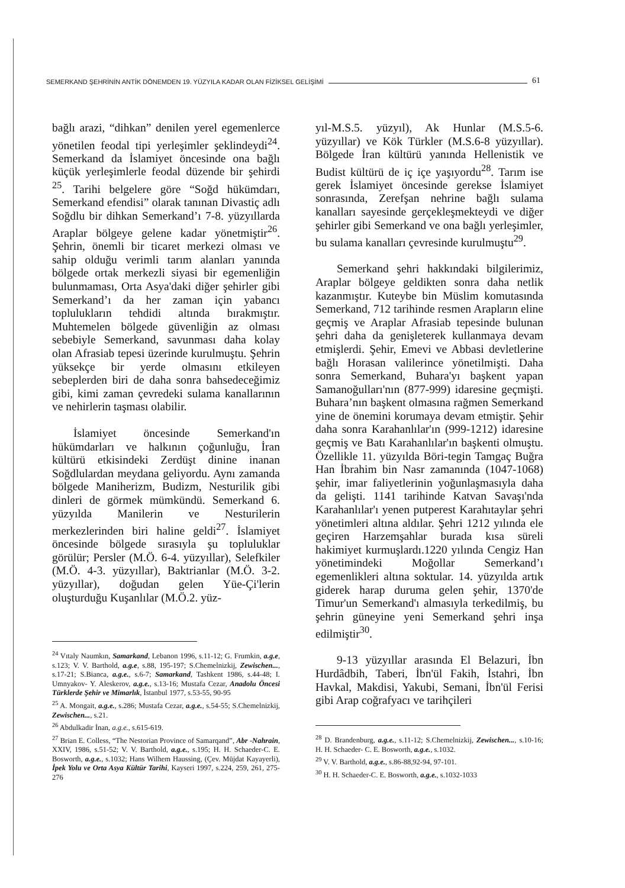SEMERKAND ŞEHRİNİN ANTİK DÖNEMDEN 19. YÜZYILA KADAR OLAN FİZİKSEL GELİŞİMİ 61
bağlı arazi, “dihkan” denilen yerel egemenlerce yönetilen feodal tipi yerleşimler şeklindeydi<sup>24</sup>. Semerkand da İslamiyet öncesinde ona bağlı küçük yerleşimlerle feodal düzende bir şehirdi <sup>25</sup>. Tarihi belgelere göre “Soğd hükümdarı, Semerkand efendisi” olarak tanınan Divastiç adlı Soğdlu bir dihkan Semerkand’ı 7-8. yüzyıllarda Araplar bölgeye gelene kadar yönetmiştir<sup>26</sup>. Şehrin, önemli bir ticaret merkezi olması ve sahip olduğu verimli tarım alanları yanında bölgede ortak merkezli siyasi bir egemenliğin bulunmaması, Orta Asya'daki diğer şehirler gibi Semerkand’ı da her zaman için yabancı toplulukların tehdidi altında bırakmıştır. Muhtemelen bölgede güvenliğin az olması sebebiyle Semerkand, savunması daha kolay olan Afrasiab tepesi üzerinde kurulmuştu. Şehrin yüksekçe bir yerde olmasını etkileyen sebeplerden biri de daha sonra bahsedeceğimiz gibi, kimi zaman çevredeki sulama kanallarının ve nehirlerin taşması olabilir.
İslamiyet öncesinde Semerkand'ın hükümdarları ve halkının çoğunluğu, İran kültürü etkisindeki Zerdüşt dinine inanan Soğdlulardan meydana geliyordu. Aynı zamanda bölgede Maniherizm, Budizm, Nesturilik gibi dinleri de görmek mümkündü. Semerkand 6. yüzyılda Manilerin ve Nesturilerin merkezlerinden biri haline geldi<sup>27</sup>. İslamiyet öncesinde bölgede sırasıyla şu topluluklar görülür; Persler (M.Ö. 6-4. yüzyıllar), Selefkiler (M.Ö. 4-3. yüzyıllar), Baktrianlar (M.Ö. 3-2. yüzyıllar), doğudan gelen Yüe-Çi'lerin oluşturduğu Kuşanlılar (M.Ö.2. yüz-
<sup>24</sup> Vıtaly Naumkın, Samarkand, Lebanon 1996, s.11-12; G. Frumkin, a.g.e, s.123; V. V. Barthold, a.g.e, s.88, 195-197; S.Chemelnizkij, Zewischen..., s.17-21; S.Bianca, a.g.e., s.6-7; Samarkand, Tashkent 1986, s.44-48; I. Umnyakov- Y. Aleskerov, a.g.e., s.13-16; Mustafa Cezar, Anadolu Öncesi Türklerde Şehir ve Mimarlık, İstanbul 1977, s.53-55, 90-95
<sup>25</sup> A. Mongait, a.g.e., s.286; Mustafa Cezar, a.g.e., s.54-55; S.Chemelnizkij, Zewischen..., s.21.
<sup>26</sup> Abdulkadir İnan, a.g.e., s.615-619.
<sup>27</sup> Brian E. Colless, “The Nestorian Province of Samarqand”, Abr -Nahrain, XXIV, 1986, s.51-52; V. V. Barthold, a.g.e., s.195; H. H. Schaeder-C. E. Bosworth, a.g.e., s.1032; Hans Wilhem Haussing, (Çev. Müjdat Kayayerli), İpek Yolu ve Orta Asya Kültür Tarihi, Kayseri 1997, s.224, 259, 261, 275-276
yıl-M.S.5. yüzyıl), Ak Hunlar (M.S.5-6. yüzyıllar) ve Kök Türkler (M.S.6-8 yüzyıllar). Bölgede İran kültürü yanında Hellenistik ve Budist kültürü de iç içe yaşıyordu<sup>28</sup>. Tarım ise gerek İslamiyet öncesinde gerekse İslamiyet sonrasında, Zerefşan nehrine bağlı sulama kanalları sayesinde gerçekleşmekteydi ve diğer şehirler gibi Semerkand ve ona bağlı yerleşimler, bu sulama kanalları çevresinde kurulmuştu<sup>29</sup>.
Semerkand şehri hakkındaki bilgilerimiz, Araplar bölgeye geldikten sonra daha netlik kazanmıştır. Kuteybe bin Müslim komutasında Semerkand, 712 tarihinde resmen Arapların eline geçmiş ve Araplar Afrasiab tepesinde bulunan şehri daha da genişleterek kullanmaya devam etmişlerdi. Şehir, Emevi ve Abbasi devletlerine bağlı Horasan valilerince yönetilmişti. Daha sonra Semerkand, Buhara'yı başkent yapan Samanoğulları'nın (877-999) idaresine geçmişti. Buhara’nın başkent olmasına rağmen Semerkand yine de önemini korumaya devam etmiştir. Şehir daha sonra Karahanlılar'ın (999-1212) idaresine geçmiş ve Batı Karahanlılar'ın başkenti olmuştu. Özellikle 11. yüzyılda Böri-tegin Tamgaç Buğra Han İbrahim bin Nasr zamanında (1047-1068) şehir, imar faliyetlerinin yoğunlaşmasıyla daha da gelişti. 1141 tarihinde Katvan Savaşı'nda Karahanlılar'ı yenen putperest Karahıtaylar şehri yönetimleri altına aldılar. Şehri 1212 yılında ele geçiren Harzemşahlar burada kısa süreli hakimiyet kurmuşlardı.1220 yılında Cengiz Han yönetimindeki Moğollar Semerkand’ı egemenlikleri altına soktular. 14. yüzyılda artık giderek harap duruma gelen şehir, 1370'de Timur'un Semerkand'ı almasıyla terkedilmiş, bu şehrin güneyine yeni Semerkand şehri inşa edilmiştir<sup>30</sup>.
9-13 yüzyıllar arasında El Belazuri, İbn Hurdâdbih, Taberi, İbn'ül Fakih, İstahri, İbn Havkal, Makdisi, Yakubi, Semani, İbn'ül Ferisi gibi Arap coğrafyacı ve tarihçileri
<sup>28</sup> D. Brandenburg, a.g.e., s.11-12; S.Chemelnizkij, Zewischen..., s.10-16; H. H. Schaeder- C. E. Bosworth, a.g.e., s.1032.
<sup>29</sup> V. V. Barthold, a.g.e., s.86-88,92-94, 97-101.
<sup>30</sup> H. H. Schaeder-C. E. Bosworth, a.g.e., s.1032-1033